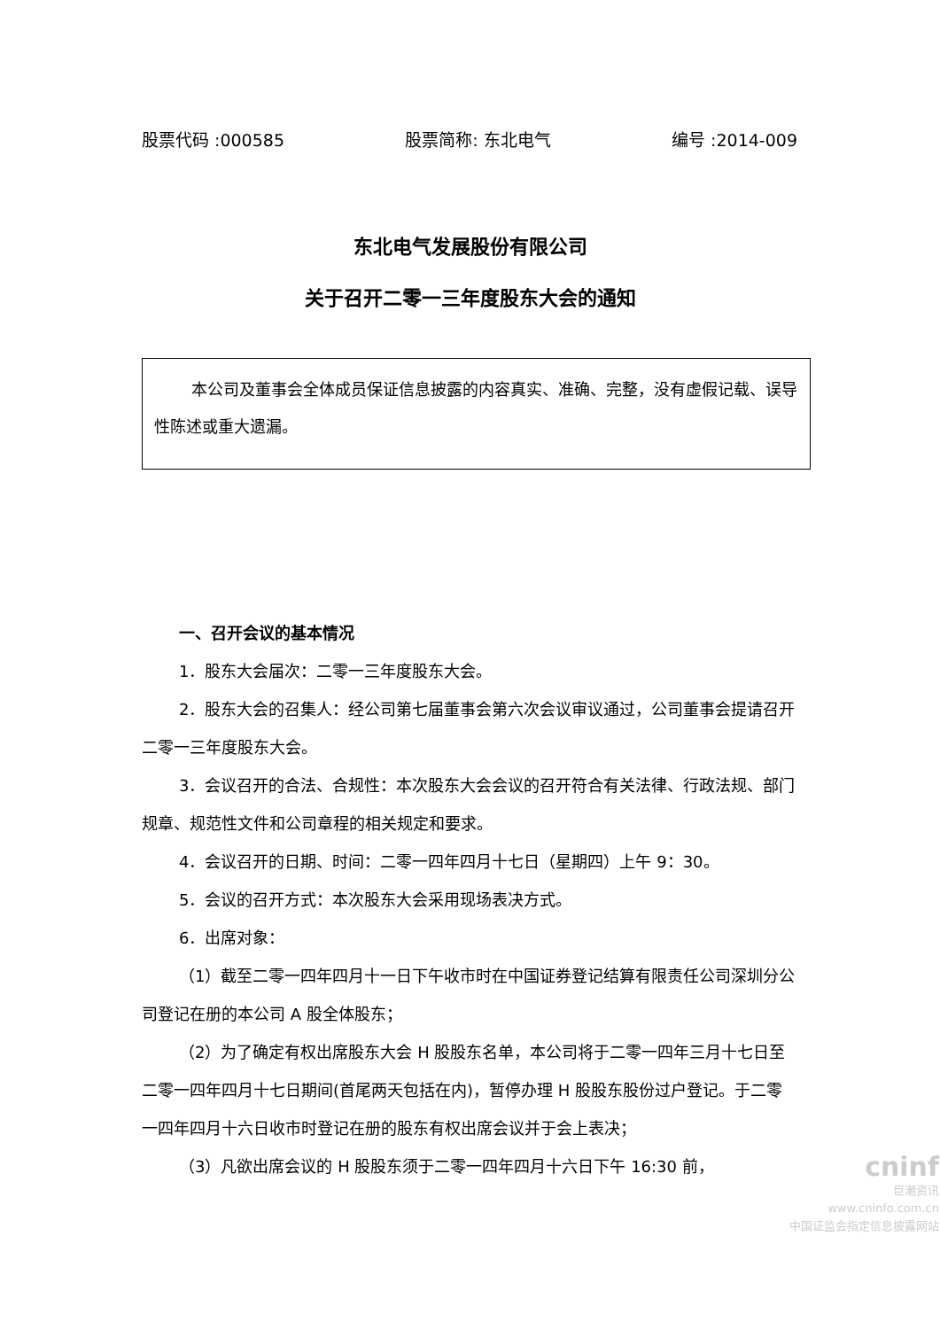股票代码 :000585 股票简称: 东北电气 编号 :2014-009
东北电气发展股份有限公司
关于召开二零一三年度股东大会的通知
本公司及董事会全体成员保证信息披露的内容真实、准确、完整，没有虚假记载、误导性陈述或重大遗漏。
一、召开会议的基本情况
1．股东大会届次：二零一三年度股东大会。
2．股东大会的召集人：经公司第七届董事会第六次会议审议通过，公司董事会提请召开二零一三年度股东大会。
3．会议召开的合法、合规性：本次股东大会会议的召开符合有关法律、行政法规、部门规章、规范性文件和公司章程的相关规定和要求。
4．会议召开的日期、时间：二零一四年四月十七日（星期四）上午 9：30。
5．会议的召开方式：本次股东大会采用现场表决方式。
6．出席对象：
（1）截至二零一四年四月十一日下午收市时在中国证券登记结算有限责任公司深圳分公司登记在册的本公司 A 股全体股东；
（2）为了确定有权出席股东大会 H 股股东名单，本公司将于二零一四年三月十七日至二零一四年四月十七日期间(首尾两天包括在内)，暂停办理 H 股股东股份过户登记。于二零一四年四月十六日收市时登记在册的股东有权出席会议并于会上表决；
（3）凡欲出席会议的 H 股股东须于二零一四年四月十六日下午 16:30 前，
cninf
巨潮资讯
www.cninfo.com.cn
中国证监会指定信息披露网站